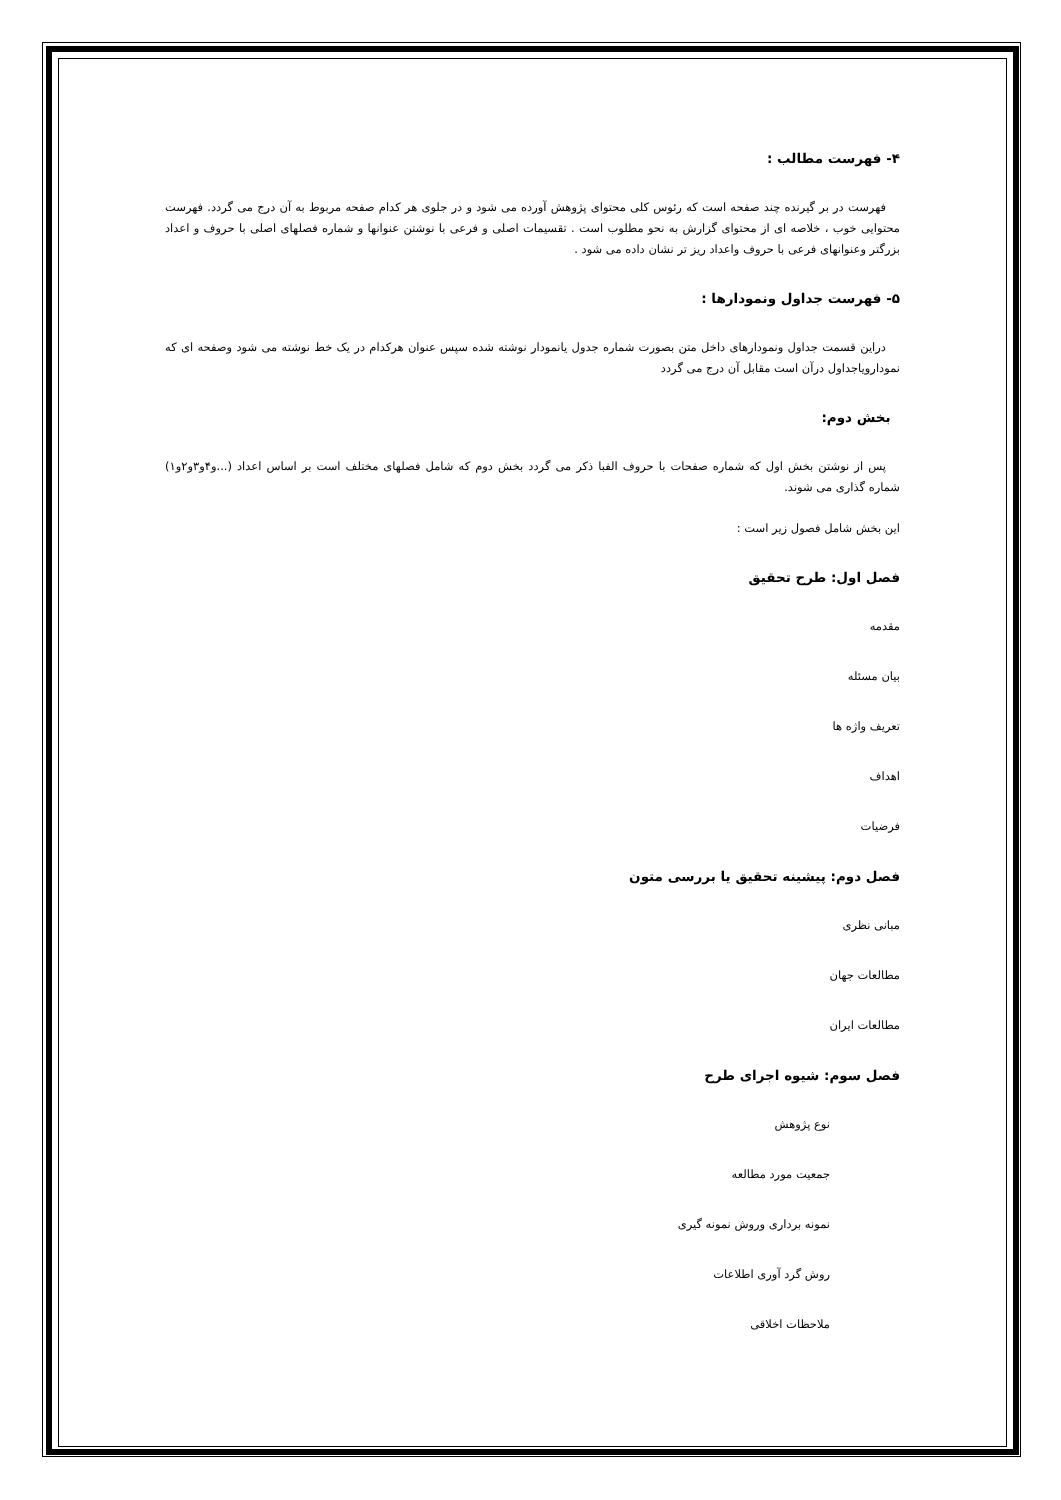۴- فهرست مطالب :
فهرست در بر گیرنده چند صفحه است که رئوس کلی محتوای پژوهش آورده می شود و در جلوی هر کدام صفحه مربوط به آن درج می گردد. فهرست محتوایی خوب ، خلاصه ای از محتوای گزارش به نحو مطلوب است . تقسیمات اصلی و فرعی با نوشتن عنوانها و شماره فصلهای اصلی با حروف و اعداد بزرگتر وعنوانهای فرعی با حروف واعداد ریز تر نشان داده می شود .
۵- فهرست جداول ونمودارها :
دراین قسمت جداول ونمودارهای داخل متن بصورت شماره جدول یانمودار نوشته شده سپس عنوان هرکدام در یک خط نوشته می شود وصفحه ای که نمودارویاجداول درآن است مقابل آن درج می گردد
بخش دوم:
پس از نوشتن بخش اول که شماره صفحات با حروف الفبا ذکر می گردد بخش دوم که شامل فصلهای مختلف است بر اساس اعداد (...و۴و۳و۲و۱) شماره گذاری می شوند.
این بخش شامل فصول زیر است :
فصل اول: طرح تحقیق
مقدمه
بیان مسئله
تعریف واژه ها
اهداف
فرضیات
فصل دوم: پیشینه تحقیق یا بررسی متون
مبانی نظری
مطالعات جهان
مطالعات ایران
فصل سوم: شیوه اجرای طرح
نوع پژوهش
جمعیت مورد مطالعه
نمونه برداری وروش نمونه گیری
روش گرد آوری اطلاعات
ملاحظات اخلاقی